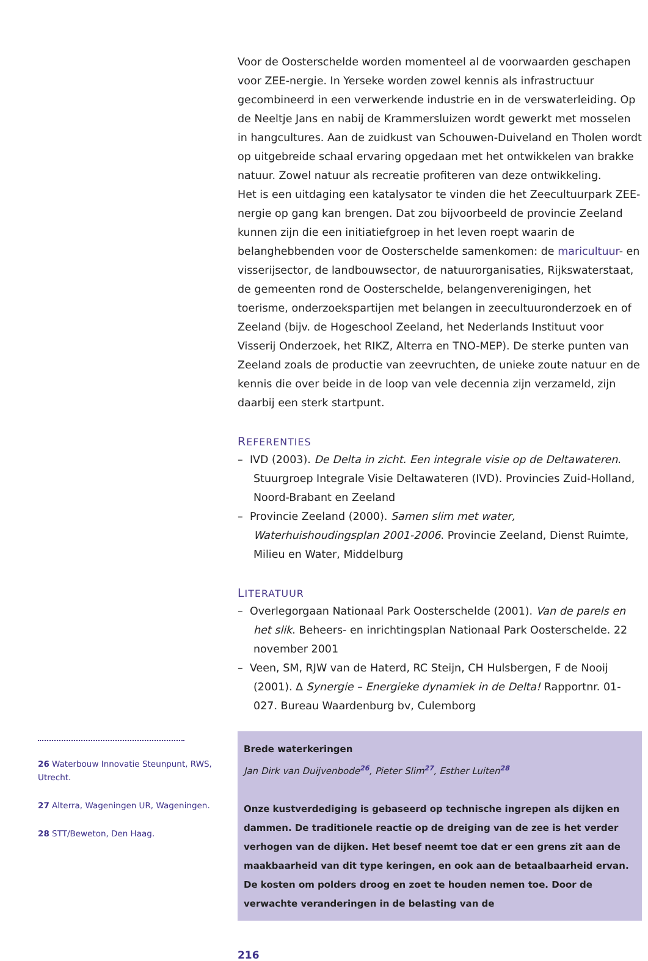26 Waterbouw Innovatie Steunpunt, RWS, Utrecht.
27 Alterra, Wageningen UR, Wageningen.
28 STT/Beweton, Den Haag.
Voor de Oosterschelde worden momenteel al de voorwaarden geschapen voor ZEE-nergie. In Yerseke worden zowel kennis als infrastructuur gecombineerd in een verwerkende industrie en in de verswaterleiding. Op de Neeltje Jans en nabij de Krammersluizen wordt gewerkt met mosselen in hangcultures. Aan de zuidkust van Schouwen-Duiveland en Tholen wordt op uitgebreide schaal ervaring opgedaan met het ontwikkelen van brakke natuur. Zowel natuur als recreatie profiteren van deze ontwikkeling.
Het is een uitdaging een katalysator te vinden die het Zeecultuurpark ZEE-nergie op gang kan brengen. Dat zou bijvoorbeeld de provincie Zeeland kunnen zijn die een initiatiefgroep in het leven roept waarin de belanghebbenden voor de Oosterschelde samenkomen: de maricultuur- en visserijsector, de landbouwsector, de natuurorganisaties, Rijkswaterstaat, de gemeenten rond de Oosterschelde, belangenverenigingen, het toerisme, onderzoekspartijen met belangen in zeecultuuronderzoek en of Zeeland (bijv. de Hogeschool Zeeland, het Nederlands Instituut voor Visserij Onderzoek, het RIKZ, Alterra en TNO-MEP). De sterke punten van Zeeland zoals de productie van zeevruchten, de unieke zoute natuur en de kennis die over beide in de loop van vele decennia zijn verzameld, zijn daarbij een sterk startpunt.
REFERENTIES
– IVD (2003). De Delta in zicht. Een integrale visie op de Deltawateren. Stuurgroep Integrale Visie Deltawateren (IVD). Provincies Zuid-Holland, Noord-Brabant en Zeeland
– Provincie Zeeland (2000). Samen slim met water, Waterhuishoudingsplan 2001-2006. Provincie Zeeland, Dienst Ruimte, Milieu en Water, Middelburg
LITERATUUR
– Overlegorgaan Nationaal Park Oosterschelde (2001). Van de parels en het slik. Beheers- en inrichtingsplan Nationaal Park Oosterschelde. 22 november 2001
– Veen, SM, RJW van de Haterd, RC Steijn, CH Hulsbergen, F de Nooij (2001). ∆ Synergie – Energieke dynamiek in de Delta! Rapportnr. 01-027. Bureau Waardenburg bv, Culemborg
Brede waterkeringen
Jan Dirk van Duijvenbode<sup>26</sup>, Pieter Slim<sup>27</sup>, Esther Luiten<sup>28</sup>
Onze kustverdediging is gebaseerd op technische ingrepen als dijken en dammen. De traditionele reactie op de dreiging van de zee is het verder verhogen van de dijken. Het besef neemt toe dat er een grens zit aan de maakbaarheid van dit type keringen, en ook aan de betaalbaarheid ervan. De kosten om polders droog en zoet te houden nemen toe. Door de verwachte veranderingen in de belasting van de
216